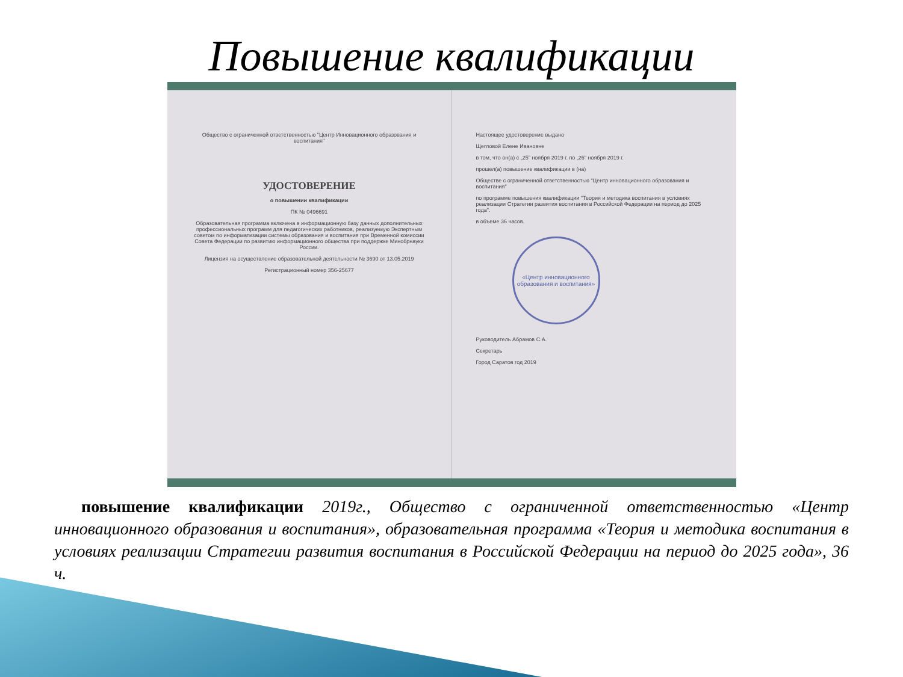Повышение квалификации
Общество с ограниченной ответственностью "Центр Инновационного образования и воспитания"
УДОСТОВЕРЕНИЕ
о повышении квалификации
ПК № 0496691
Образовательная программа включена в информационную базу данных дополнительных профессиональных программ для педагогических работников, реализуемую Экспертным советом по информатизации системы образования и воспитания при Временной комиссии Совета Федерации по развитию информационного общества при поддержке Минобрнауки России.
Лицензия на осуществление образовательной деятельности № 3690 от 13.05.2019
Регистрационный номер 356-25677
Настоящее удостоверение выдано
Щегловой Елене Ивановне
в том, что он(а) с „25" ноября 2019 г. по „26" ноября 2019 г.
прошел(а) повышение квалификации в (на)
Обществе с ограниченной ответственностью "Центр инновационного образования и воспитания"
по программе повышения квалификации "Теория и методика воспитания в условиях реализации Стратегии развития воспитания в Российской Федерации на период до 2025 года".
в объеме 36 часов.
«Центр инновационного образования и воспитания»
Руководитель Абрамов С.А.
Секретарь
Город Саратов год 2019
повышение квалификации 2019г., Общество с ограниченной ответственностью «Центр инновационного образования и воспитания», образовательная программа «Теория и методика воспитания в условиях реализации Стратегии развития воспитания в Российской Федерации на период до 2025 года», 36 ч.